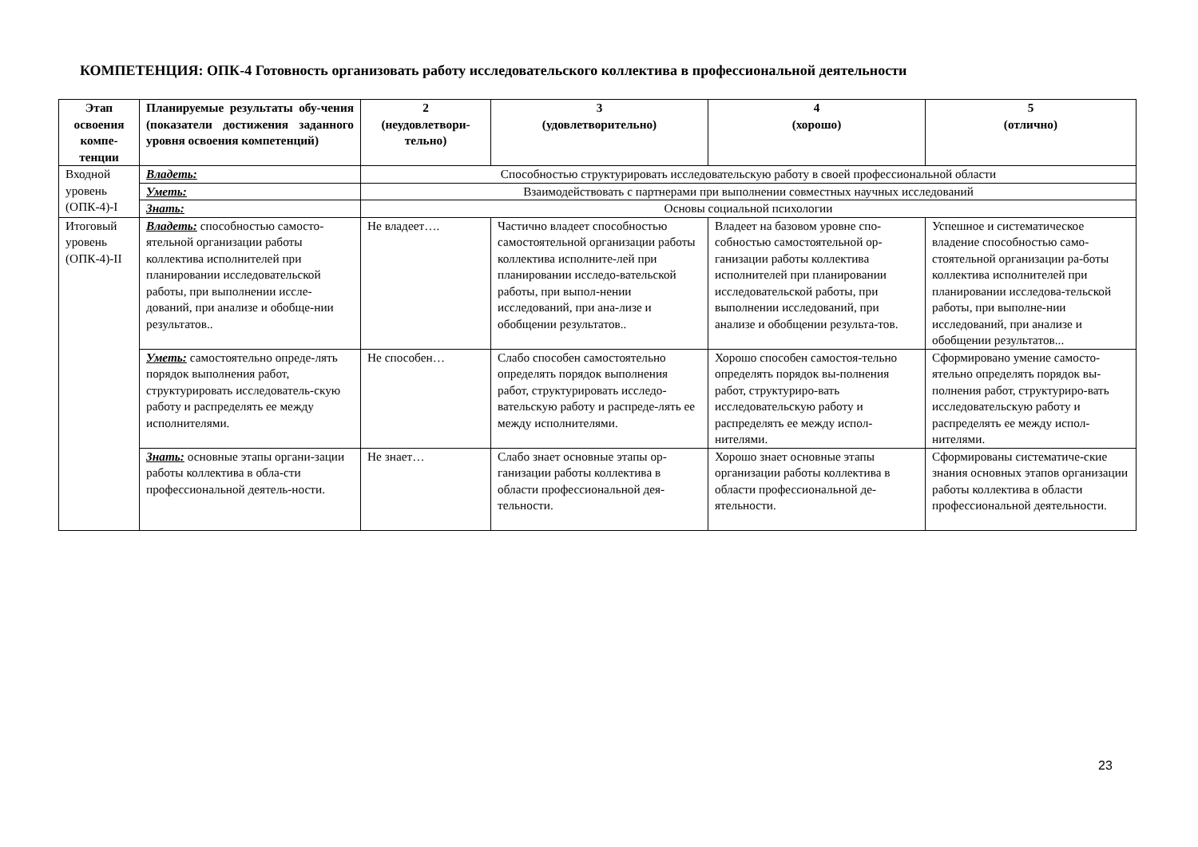КОМПЕТЕНЦИЯ: ОПК-4 Готовность организовать работу исследовательского коллектива в профессиональной деятельности
| Этап освоения компе-тенции | Планируемые результаты обу-чения (показатели достижения заданного уровня освоения компетенций) | 2 (неудовлетвори-тельно) | 3 (удовлетворительно) | 4 (хорошо) | 5 (отлично) |
| --- | --- | --- | --- | --- | --- |
| Входной уровень (ОПК-4)-I | Владеть: | Способностью структурировать исследовательскую работу в своей профессиональной области | | | |
| | Уметь: | Взаимодействовать с партнерами при выполнении совместных научных исследований | | | |
| | Знать: | Основы социальной психологии | | | |
| Итоговый уровень (ОПК-4)-II | Владеть: способностью самосто-ятельной организации работы коллектива исполнителей при планировании исследовательской работы, при выполнении иссле-дований, при анализе и обобще-нии результатов.. | Не владеет…. | Частично владеет способностью самостоятельной организации работы коллектива исполните-лей при планировании исследо-вательской работы, при выпол-нении исследований, при ана-лизе и обобщении результатов.. | Владеет на базовом уровне спо-собностью самостоятельной ор-ганизации работы коллектива исполнителей при планировании исследовательской работы, при выполнении исследований, при анализе и обобщении результа-тов. | Успешное и систематическое владение способностью само-стоятельной организации ра-боты коллектива исполнителей при планировании исследова-тельской работы, при выполне-нии исследований, при анализе и обобщении результатов... |
| | Уметь: самостоятельно опреде-лять порядок выполнения работ, структурировать исследователь-скую работу и распределять ее между исполнителями. | Не способен… | Слабо способен самостоятельно определять порядок выполнения работ, структурировать исследо-вательскую работу и распреде-лять ее между исполнителями. | Хорошо способен самостоя-тельно определять порядок вы-полнения работ, структуриро-вать исследовательскую работу и распределять ее между испол-нителями. | Сформировано умение самосто-ятельно определять порядок вы-полнения работ, структуриро-вать исследовательскую работу и распределять ее между испол-нителями. |
| | Знать: основные этапы органи-зации работы коллектива в обла-сти профессиональной деятель-ности. | Не знает… | Слабо знает основные этапы ор-ганизации работы коллектива в области профессиональной дея-тельности. | Хорошо знает основные этапы организации работы коллектива в области профессиональной де-ятельности. | Сформированы систематиче-ские знания основных этапов организации работы коллектива в области профессиональной деятельности. |
23